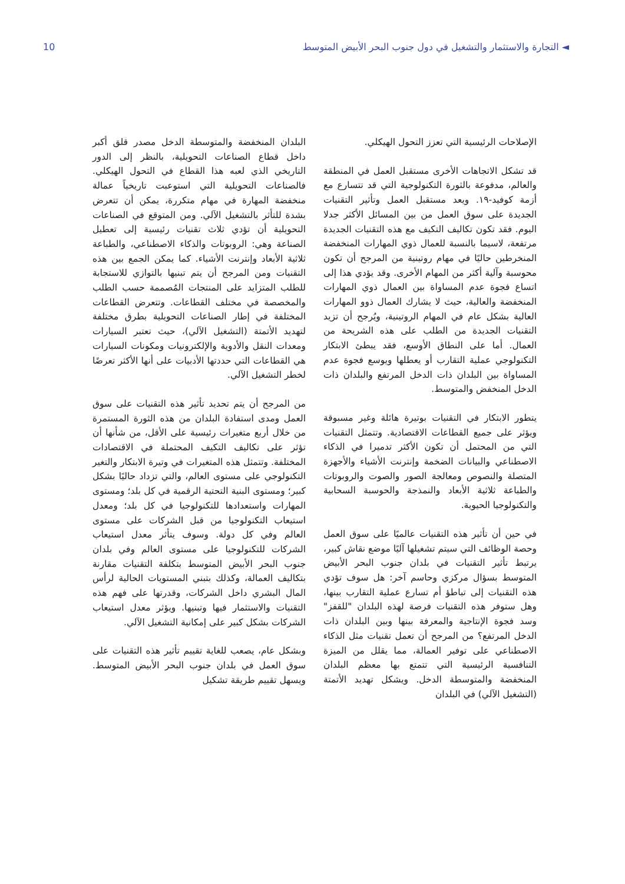10 ◄ التجارة والاستثمار والتشغيل في دول جنوب البحر الأبيض المتوسط
الإصلاحات الرئيسية التي تعزز التحول الهيكلي.
قد تشكل الاتجاهات الأخرى مستقبل العمل في المنطقة والعالم، مدفوعة بالثورة التكنولوجية التي قد تتسارع مع أزمة كوفيد-١٩. ويعد مستقبل العمل وتأثير التقنيات الجديدة على سوق العمل من بين المسائل الأكثر جدلا اليوم. فقد تكون تكاليف التكيف مع هذه التقنيات الجديدة مرتفعة، لاسيما بالنسبة للعمال ذوي المهارات المنخفضة المنخرطين حاليًا في مهام روتينية من المرجح أن تكون محوسبة وآلية أكثر من المهام الأخرى. وقد يؤدي هذا إلى اتساع فجوة عدم المساواة بين العمال ذوي المهارات المنخفضة والعالية، حيث لا يشارك العمال ذوو المهارات العالية بشكل عام في المهام الروتينية، ويُرجح أن تزيد التقنيات الجديدة من الطلب على هذه الشريحة من العمال. أما على النطاق الأوسع، فقد يبطئ الابتكار التكنولوجي عملية التقارب أو يعطلها ويوسع فجوة عدم المساواة بين البلدان ذات الدخل المرتفع والبلدان ذات الدخل المنخفض والمتوسط.
يتطور الابتكار في التقنيات بوتيرة هائلة وغير مسبوقة ويؤثر على جميع القطاعات الاقتصادية. وتتمثل التقنيات التي من المحتمل أن تكون الأكثر تدميرا في الذكاء الاصطناعي والبيانات الضخمة وإنترنت الأشياء والأجهزة المتصلة والنصوص ومعالجة الصور والصوت والروبوتات والطباعة ثلاثية الأبعاد والنمذجة والحوسبة السحابية والتكنولوجيا الحيوية.
في حين أن تأثير هذه التقنيات عالميًا على سوق العمل وحصة الوظائف التي سيتم تشغيلها آليًا موضع نقاش كبير، يرتبط تأثير التقنيات في بلدان جنوب البحر الأبيض المتوسط بسؤال مركزي وحاسم آخر: هل سوف تؤدي هذه التقنيات إلى تباطؤ أم تسارع عملية التقارب بينها، وهل ستوفر هذه التقنيات فرصة لهذه البلدان "للقفز" وسد فجوة الإنتاجية والمعرفة بينها وبين البلدان ذات الدخل المرتفع؟ من المرجح أن تعمل تقنيات مثل الذكاء الاصطناعي على توفير العمالة، مما يقلل من الميزة التنافسية الرئيسية التي تتمتع بها معظم البلدان المنخفضة والمتوسطة الدخل. ويشكل تهديد الأتمتة (التشغيل الآلي) في البلدان
البلدان المنخفضة والمتوسطة الدخل مصدر قلق أكبر داخل قطاع الصناعات التحويلية، بالنظر إلى الدور التاريخي الذي لعبه هذا القطاع في التحول الهيكلي. فالصناعات التحويلية التي استوعبت تاريخياً عمالة منخفضة المهارة في مهام متكررة، يمكن أن تتعرض بشدة للتأثر بالتشغيل الآلي. ومن المتوقع في الصناعات التحويلية أن تؤدي ثلاث تقنيات رئيسية إلى تعطيل الصناعة وهي: الروبوتات والذكاء الاصطناعي، والطباعة ثلاثية الأبعاد وإنترنت الأشياء. كما يمكن الجمع بين هذه التقنيات ومن المرجح أن يتم تبنيها بالتوازي للاستجابة للطلب المتزايد على المنتجات المُصممة حسب الطلب والمخصصة في مختلف القطاعات. وتتعرض القطاعات المختلفة في إطار الصناعات التحويلية بطرق مختلفة لتهديد الأتمتة (التشغيل الآلي)، حيث تعتبر السيارات ومعدات النقل والأدوية والإلكترونيات ومكونات السيارات هي القطاعات التي حددتها الأدبيات على أنها الأكثر تعرضًا لخطر التشغيل الآلي.
من المرجح أن يتم تحديد تأثير هذه التقنيات على سوق العمل ومدى استفادة البلدان من هذه الثورة المستمرة من خلال أربع متغيرات رئيسية على الأقل، من شأنها أن تؤثر على تكاليف التكيف المحتملة في الاقتصادات المختلفة. وتتمثل هذه المتغيرات في وتيرة الابتكار والتغير التكنولوجي على مستوى العالم، والتي تزداد حاليًا بشكل كبير؛ ومستوى البنية التحتية الرقمية في كل بلد؛ ومستوى المهارات واستعدادها للتكنولوجيا في كل بلد؛ ومعدل استيعاب التكنولوجيا من قبل الشركات على مستوى العالم وفي كل دولة. وسوف يتأثر معدل استيعاب الشركات للتكنولوجيا على مستوى العالم وفي بلدان جنوب البحر الأبيض المتوسط بتكلفة التقنيات مقارنة بتكاليف العمالة، وكذلك بتبني المستويات الحالية لرأس المال البشري داخل الشركات، وقدرتها على فهم هذه التقنيات والاستثمار فيها وتبنيها. ويؤثر معدل استيعاب الشركات بشكل كبير على إمكانية التشغيل الآلي.
وبشكل عام، يصعب للغاية تقييم تأثير هذه التقنيات على سوق العمل في بلدان جنوب البحر الأبيض المتوسط. ويسهل تقييم طريقة تشكيل